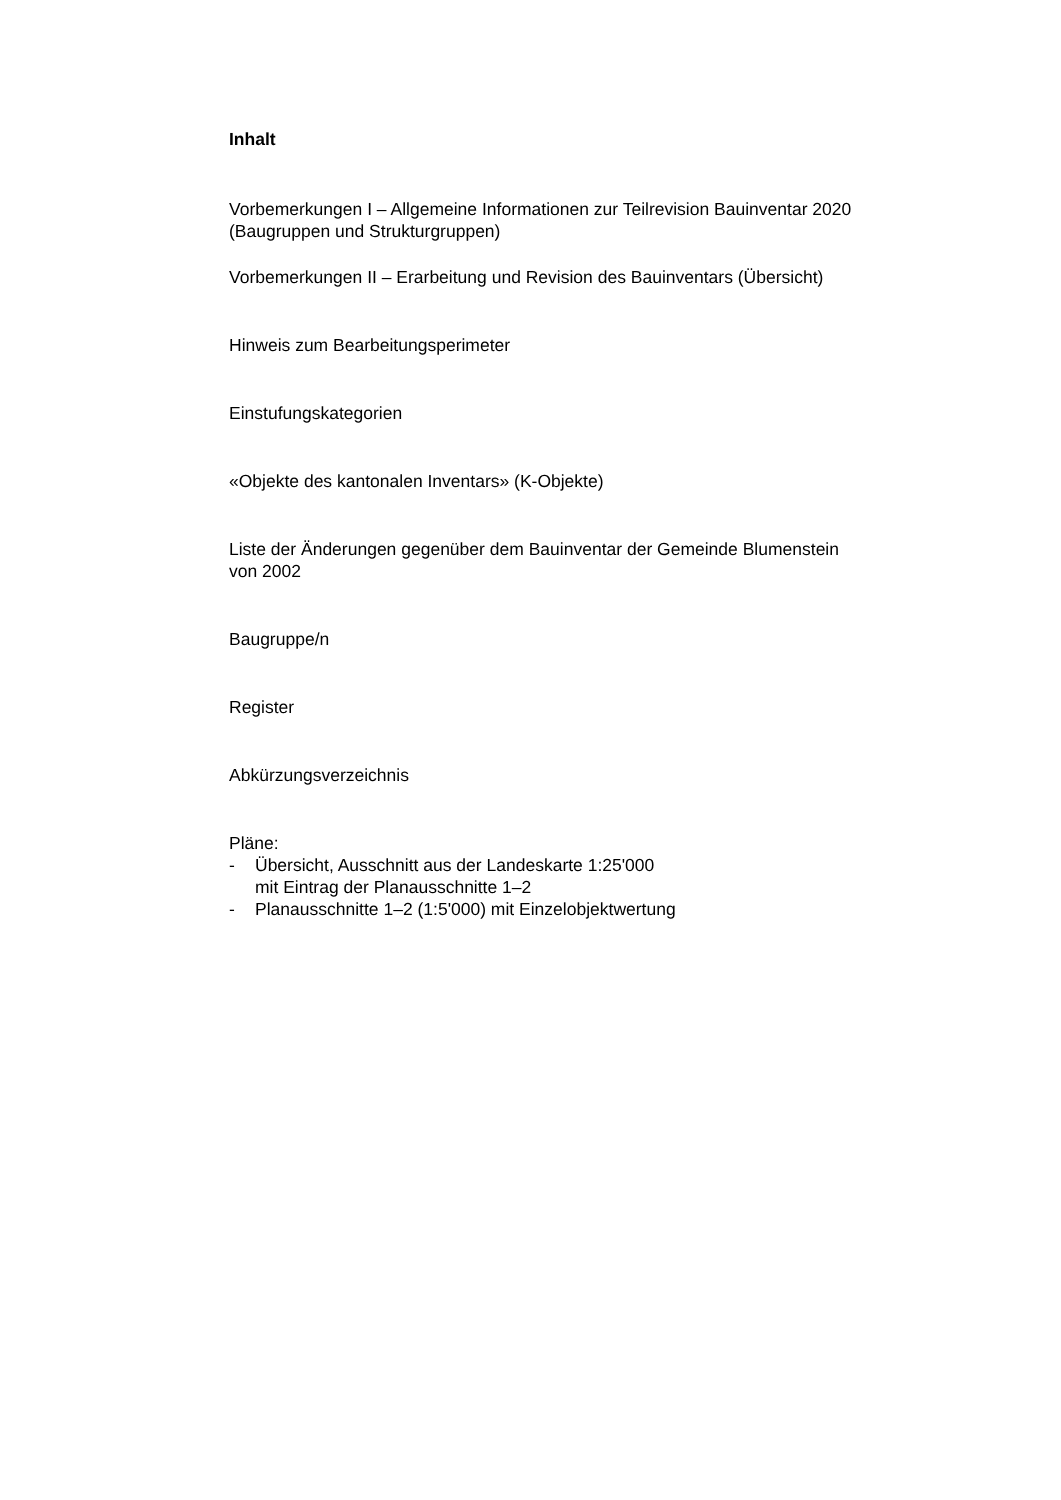Inhalt
Vorbemerkungen I – Allgemeine Informationen zur Teilrevision Bauinventar 2020
(Baugruppen und Strukturgruppen)
Vorbemerkungen II – Erarbeitung und Revision des Bauinventars (Übersicht)
Hinweis zum Bearbeitungsperimeter
Einstufungskategorien
«Objekte des kantonalen Inventars» (K-Objekte)
Liste der Änderungen gegenüber dem Bauinventar der Gemeinde Blumenstein
von 2002
Baugruppe/n
Register
Abkürzungsverzeichnis
Pläne:
- Übersicht, Ausschnitt aus der Landeskarte 1:25'000
mit Eintrag der Planausschnitte 1–2
- Planausschnitte 1–2 (1:5'000) mit Einzelobjektwertung